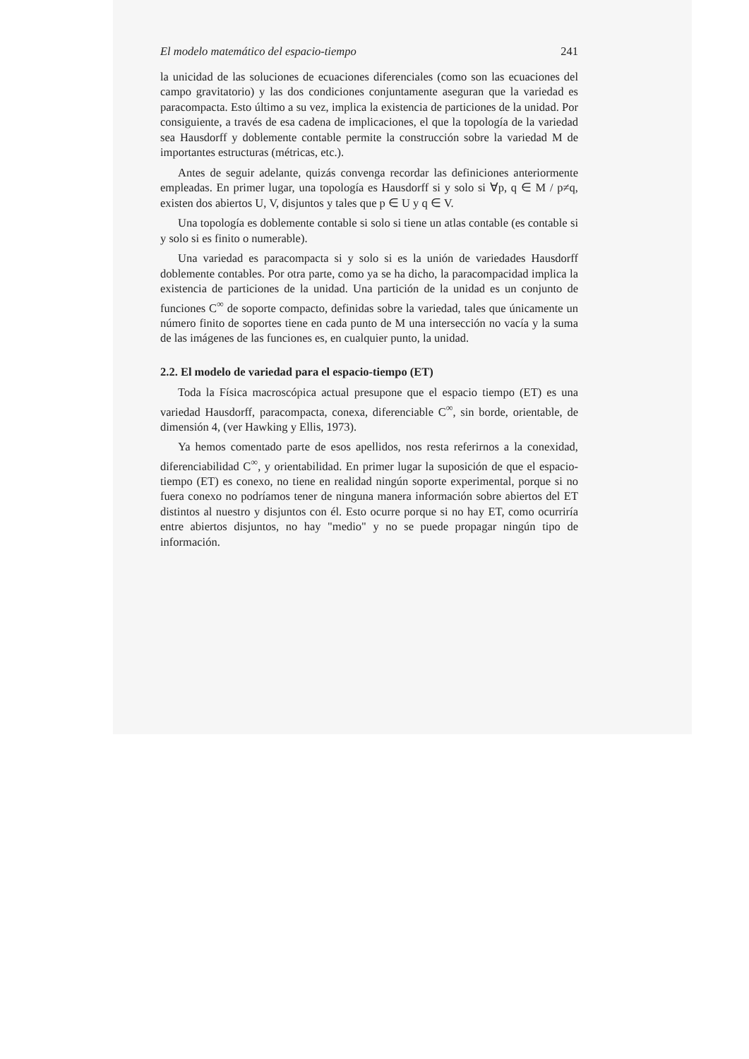El modelo matemático del espacio-tiempo 241
la unicidad de las soluciones de ecuaciones diferenciales (como son las ecuaciones del campo gravitatorio) y las dos condiciones conjuntamente aseguran que la variedad es paracompacta. Esto último a su vez, implica la existencia de particiones de la unidad. Por consiguiente, a través de esa cadena de implicaciones, el que la topología de la variedad sea Hausdorff y doblemente contable permite la construcción sobre la variedad M de importantes estructuras (métricas, etc.).
Antes de seguir adelante, quizás convenga recordar las definiciones anteriormente empleadas. En primer lugar, una topología es Hausdorff si y solo si ∀p, q ∈ M / p≠q, existen dos abiertos U, V, disjuntos y tales que p ∈ U y q ∈ V.
Una topología es doblemente contable si solo si tiene un atlas contable (es contable si y solo si es finito o numerable).
Una variedad es paracompacta si y solo si es la unión de variedades Hausdorff doblemente contables. Por otra parte, como ya se ha dicho, la paracompacidad implica la existencia de particiones de la unidad. Una partición de la unidad es un conjunto de funciones C<sup>∞</sup> de soporte compacto, definidas sobre la variedad, tales que únicamente un número finito de soportes tiene en cada punto de M una intersección no vacía y la suma de las imágenes de las funciones es, en cualquier punto, la unidad.
2.2. El modelo de variedad para el espacio-tiempo (ET)
Toda la Física macroscópica actual presupone que el espacio tiempo (ET) es una variedad Hausdorff, paracompacta, conexa, diferenciable C<sup>∞</sup>, sin borde, orientable, de dimensión 4, (ver Hawking y Ellis, 1973).
Ya hemos comentado parte de esos apellidos, nos resta referirnos a la conexidad, diferenciabilidad C<sup>∞</sup>, y orientabilidad. En primer lugar la suposición de que el espacio-tiempo (ET) es conexo, no tiene en realidad ningún soporte experimental, porque si no fuera conexo no podríamos tener de ninguna manera información sobre abiertos del ET distintos al nuestro y disjuntos con él. Esto ocurre porque si no hay ET, como ocurriría entre abiertos disjuntos, no hay "medio" y no se puede propagar ningún tipo de información.